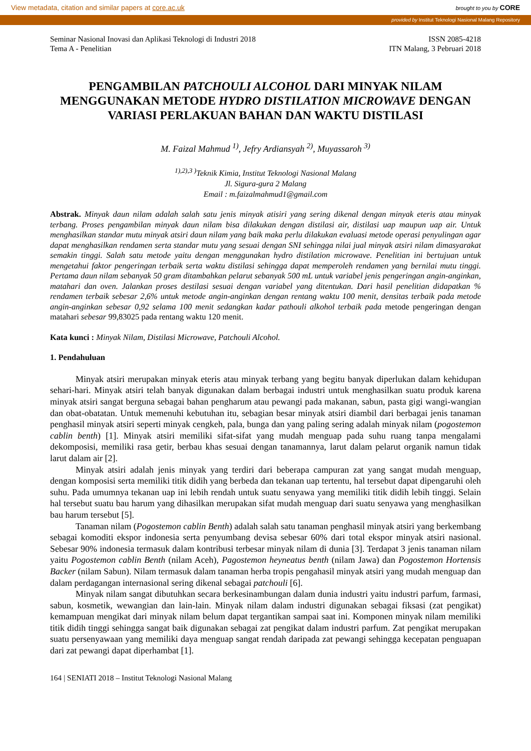View metadata, citation and similar papers at core.ac.uk brought to you by CORE
provided by Institut Teknologi Nasional Malang Repository
Seminar Nasional Inovasi dan Aplikasi Teknologi di Industri 2018
Tema A - Penelitian
ISSN 2085-4218
ITN Malang, 3 Pebruari 2018
PENGAMBILAN PATCHOULI ALCOHOL DARI MINYAK NILAM MENGGUNAKAN METODE HYDRO DISTILATION MICROWAVE DENGAN VARIASI PERLAKUAN BAHAN DAN WAKTU DISTILASI
M. Faizal Mahmud <sup>1)</sup>, Jefry Ardiansyah <sup>2)</sup>, Muyassaroh <sup>3)</sup>
<sup>1),2),3 )</sup>Teknik Kimia, Institut Teknologi Nasional Malang
Jl. Sigura-gura 2 Malang
Email : m.faizalmahmud1@gmail.com
Abstrak. Minyak daun nilam adalah salah satu jenis minyak atisiri yang sering dikenal dengan minyak eteris atau minyak terbang. Proses pengambilan minyak daun nilam bisa dilakukan dengan distilasi air, distilasi uap maupun uap air. Untuk menghasilkan standar mutu minyak atsiri daun nilam yang baik maka perlu dilakukan evaluasi metode operasi penyulingan agar dapat menghasilkan rendamen serta standar mutu yang sesuai dengan SNI sehingga nilai jual minyak atsiri nilam dimasyarakat semakin tinggi. Salah satu metode yaitu dengan menggunakan hydro distilation microwave. Penelitian ini bertujuan untuk mengetahui faktor pengeringan terbaik serta waktu distilasi sehingga dapat memperoleh rendamen yang bernilai mutu tinggi. Pertama daun nilam sebanyak 50 gram ditambahkan pelarut sebanyak 500 mL untuk variabel jenis pengeringan angin-anginkan, matahari dan oven. Jalankan proses destilasi sesuai dengan variabel yang ditentukan. Dari hasil penelitian didapatkan % rendamen terbaik sebesar 2,6% untuk metode angin-anginkan dengan rentang waktu 100 menit, densitas terbaik pada metode angin-anginkan sebesar 0,92 selama 100 menit sedangkan kadar pathouli alkohol terbaik pada metode pengeringan dengan matahari sebesar 99,83025 pada rentang waktu 120 menit.
Kata kunci : Minyak Nilam, Distilasi Microwave, Patchouli Alcohol.
1. Pendahuluan
Minyak atsiri merupakan minyak eteris atau minyak terbang yang begitu banyak diperlukan dalam kehidupan sehari-hari. Minyak atsiri telah banyak digunakan dalam berbagai industri untuk menghasilkan suatu produk karena minyak atsiri sangat berguna sebagai bahan pengharum atau pewangi pada makanan, sabun, pasta gigi wangi-wangian dan obat-obatatan. Untuk memenuhi kebutuhan itu, sebagian besar minyak atsiri diambil dari berbagai jenis tanaman penghasil minyak atsiri seperti minyak cengkeh, pala, bunga dan yang paling sering adalah minyak nilam (pogostemon cablin benth) [1]. Minyak atsiri memiliki sifat-sifat yang mudah menguap pada suhu ruang tanpa mengalami dekomposisi, memiliki rasa getir, berbau khas sesuai dengan tanamannya, larut dalam pelarut organik namun tidak larut dalam air [2].
Minyak atsiri adalah jenis minyak yang terdiri dari beberapa campuran zat yang sangat mudah menguap, dengan komposisi serta memiliki titik didih yang berbeda dan tekanan uap tertentu, hal tersebut dapat dipengaruhi oleh suhu. Pada umumnya tekanan uap ini lebih rendah untuk suatu senyawa yang memiliki titik didih lebih tinggi. Selain hal tersebut suatu bau harum yang dihasilkan merupakan sifat mudah menguap dari suatu senyawa yang menghasilkan bau harum tersebut [5].
Tanaman nilam (Pogostemon cablin Benth) adalah salah satu tanaman penghasil minyak atsiri yang berkembang sebagai komoditi ekspor indonesia serta penyumbang devisa sebesar 60% dari total ekspor minyak atsiri nasional. Sebesar 90% indonesia termasuk dalam kontribusi terbesar minyak nilam di dunia [3]. Terdapat 3 jenis tanaman nilam yaitu Pogostemon cablin Benth (nilam Aceh), Pagostemon heyneatus benth (nilam Jawa) dan Pogostemon Hortensis Backer (nilam Sabun). Nilam termasuk dalam tanaman herba tropis pengahasil minyak atsiri yang mudah menguap dan dalam perdagangan internasional sering dikenal sebagai patchouli [6].
Minyak nilam sangat dibutuhkan secara berkesinambungan dalam dunia industri yaitu industri parfum, farmasi, sabun, kosmetik, wewangian dan lain-lain. Minyak nilam dalam industri digunakan sebagai fiksasi (zat pengikat) kemampuan mengikat dari minyak nilam belum dapat tergantikan sampai saat ini. Komponen minyak nilam memiliki titik didih tinggi sehingga sangat baik digunakan sebagai zat pengikat dalam industri parfum. Zat pengikat merupakan suatu persenyawaan yang memiliki daya menguap sangat rendah daripada zat pewangi sehingga kecepatan penguapan dari zat pewangi dapat diperhambat [1].
164 | SENIATI 2018 – Institut Teknologi Nasional Malang